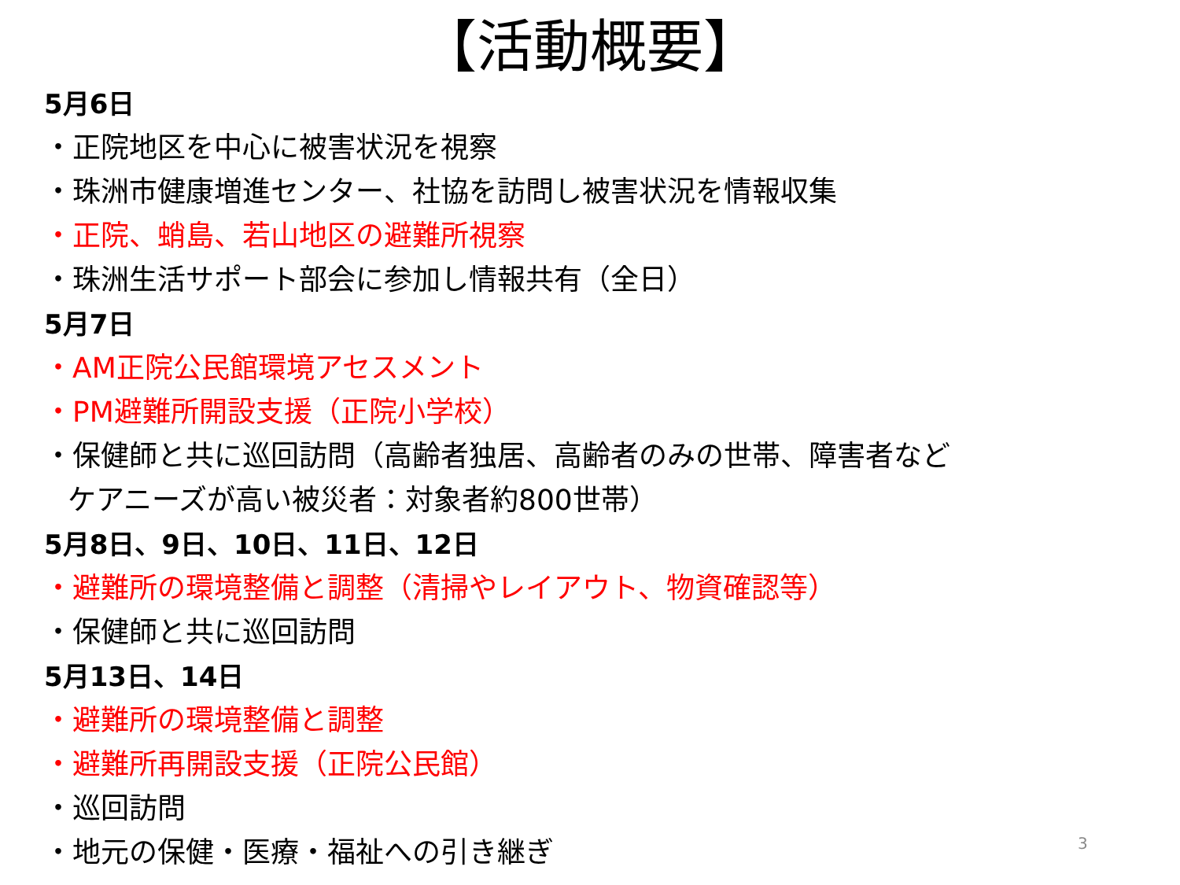【活動概要】
5月6日
・正院地区を中心に被害状況を視察
・珠洲市健康増進センター、社協を訪問し被害状況を情報収集
・正院、蛸島、若山地区の避難所視察
・珠洲生活サポート部会に参加し情報共有（全日）
5月7日
・AM正院公民館環境アセスメント
・PM避難所開設支援（正院小学校）
・保健師と共に巡回訪問（高齢者独居、高齢者のみの世帯、障害者など
ケアニーズが高い被災者：対象者約800世帯）
5月8日、9日、10日、11日、12日
・避難所の環境整備と調整（清掃やレイアウト、物資確認等）
・保健師と共に巡回訪問
5月13日、14日
・避難所の環境整備と調整
・避難所再開設支援（正院公民館）
・巡回訪問
・地元の保健・医療・福祉への引き継ぎ
3